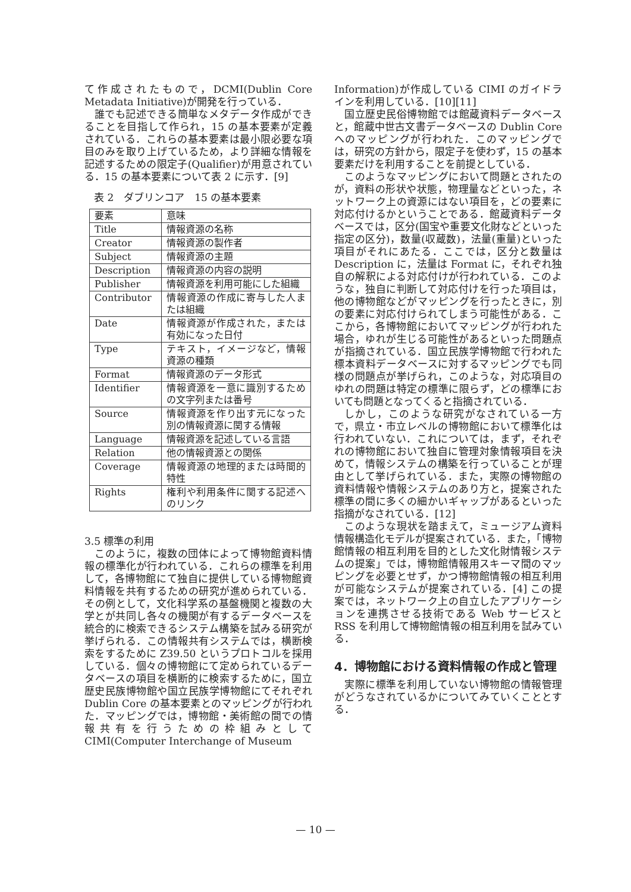て作成されたもので，DCMI(Dublin Core Metadata Initiative)が開発を行っている．
誰でも記述できる簡単なメタデータ作成ができることを目指して作られ，15 の基本要素が定義されている．これらの基本要素は最小限必要な項目のみを取り上げているため，より詳細な情報を記述するための限定子(Qualifier)が用意されている．15 の基本要素について表 2 に示す．[9]
表 2　ダブリンコア　15 の基本要素
| 要素 | 意味 |
| Title | 情報資源の名称 |
| Creator | 情報資源の製作者 |
| Subject | 情報資源の主題 |
| Description | 情報資源の内容の説明 |
| Publisher | 情報資源を利用可能にした組織 |
| Contributor | 情報資源の作成に寄与した人または組織 |
| Date | 情報資源が作成された，または有効になった日付 |
| Type | テキスト，イメージなど，情報資源の種類 |
| Format | 情報資源のデータ形式 |
| Identifier | 情報資源を一意に識別するための文字列または番号 |
| Source | 情報資源を作り出す元になった別の情報資源に関する情報 |
| Language | 情報資源を記述している言語 |
| Relation | 他の情報資源との関係 |
| Coverage | 情報資源の地理的または時間的特性 |
| Rights | 権利や利用条件に関する記述へのリンク |
3.5 標準の利用
このように，複数の団体によって博物館資料情報の標準化が行われている．これらの標準を利用して，各博物館にて独自に提供している博物館資料情報を共有するための研究が進められている．その例として，文化科学系の基盤機関と複数の大学とが共同し各々の機関が有するデータベースを統合的に検索できるシステム構築を試みる研究が挙げられる．この情報共有システムでは，横断検索をするために Z39.50 というプロトコルを採用している．個々の博物館にて定められているデータベースの項目を横断的に検索するために，国立歴史民族博物館や国立民族学博物館にてそれぞれ Dublin Core の基本要素とのマッピングが行われた．マッピングでは，博物館・美術館の間での情報共有を行うための枠組みとして CIMI(Computer Interchange of Museum
Information)が作成している CIMI のガイドラインを利用している．[10][11]
国立歴史民俗博物館では館蔵資料データベースと，館蔵中世古文書データベースの Dublin Core へのマッピングが行われた．このマッピングでは，研究の方針から，限定子を使わず，15 の基本要素だけを利用することを前提としている．
このようなマッピングにおいて問題とされたのが，資料の形状や状態，物理量などといった，ネットワーク上の資源にはない項目を，どの要素に対応付けるかということである．館蔵資料データベースでは，区分(国宝や重要文化財などといった指定の区分)，数量(収蔵数)，法量(重量)といった項目がそれにあたる．ここでは，区分と数量は Description に，法量は Format に，それぞれ独自の解釈による対応付けが行われている．このような，独自に判断して対応付けを行った項目は，他の博物館などがマッピングを行ったときに，別の要素に対応付けられてしまう可能性がある．ここから，各博物館においてマッピングが行われた場合，ゆれが生じる可能性があるといった問題点が指摘されている．国立民族学博物館で行われた標本資料データベースに対するマッピングでも同様の問題点が挙げられ，このような，対応項目のゆれの問題は特定の標準に限らず，どの標準においても問題となってくると指摘されている．
しかし，このような研究がなされている一方で，県立・市立レベルの博物館において標準化は行われていない．これについては，まず，それぞれの博物館において独自に管理対象情報項目を決めて，情報システムの構築を行っていることが理由として挙げられている．また，実際の博物館の資料情報や情報システムのあり方と，提案された標準の間に多くの細かいギャップがあるといった指摘がなされている．[12]
このような現状を踏まえて，ミュージアム資料情報構造化モデルが提案されている．また，「博物館情報の相互利用を目的とした文化財情報システムの提案」では，博物館情報用スキーマ間のマッピングを必要とせず，かつ博物館情報の相互利用が可能なシステムが提案されている．[4] この提案では，ネットワーク上の自立したアプリケーションを連携させる技術である Web サービスと RSS を利用して博物館情報の相互利用を試みている．
4．博物館における資料情報の作成と管理
実際に標準を利用していない博物館の情報管理がどうなされているかについてみていくこととする．
— 10 —